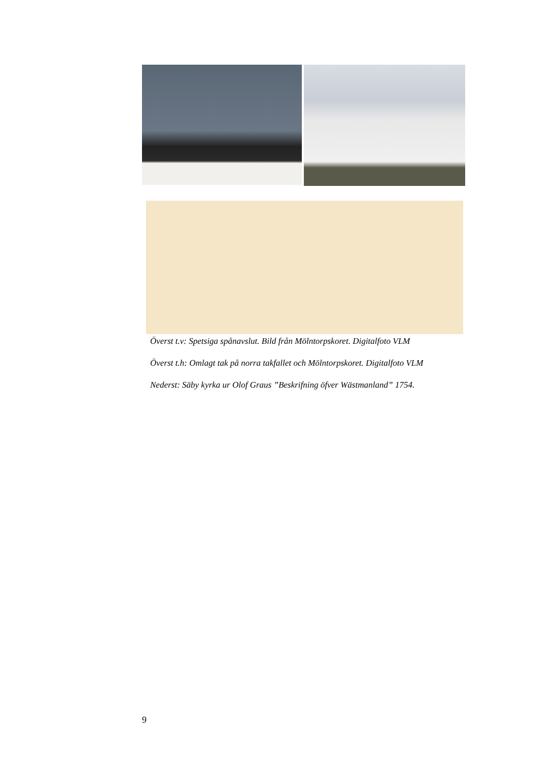Överst t.v: Spetsiga spånavslut. Bild från Mölntorpskoret. Digitalfoto VLM
Överst t.h: Omlagt tak på norra takfallet och Mölntorpskoret. Digitalfoto VLM
Nederst: Säby kyrka ur Olof Graus ”Beskrifning öfver Wästmanland” 1754.
9